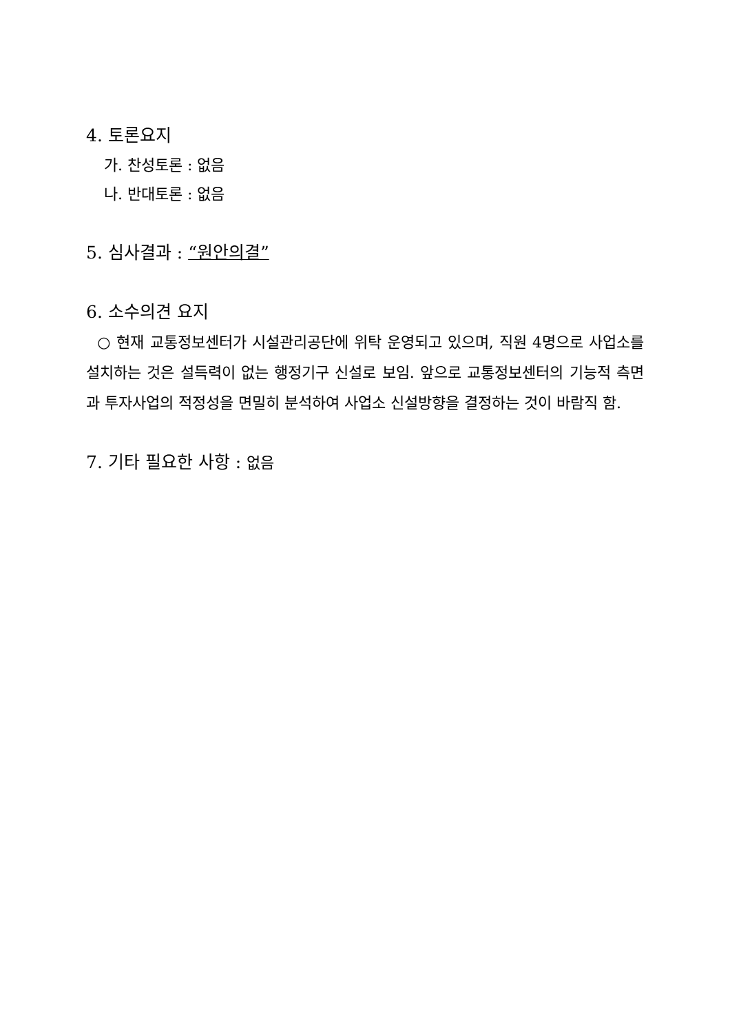4. 토론요지
가. 찬성토론 : 없음
나. 반대토론 : 없음
5. 심사결과 : “원안의결”
6. 소수의견 요지
○ 현재 교통정보센터가 시설관리공단에 위탁 운영되고 있으며, 직원 4명으로 사업소를 설치하는 것은 설득력이 없는 행정기구 신설로 보임. 앞으로 교통정보센터의 기능적 측면과 투자사업의 적정성을 면밀히 분석하여 사업소 신설방향을 결정하는 것이 바람직 함.
7. 기타 필요한 사항 : 없음